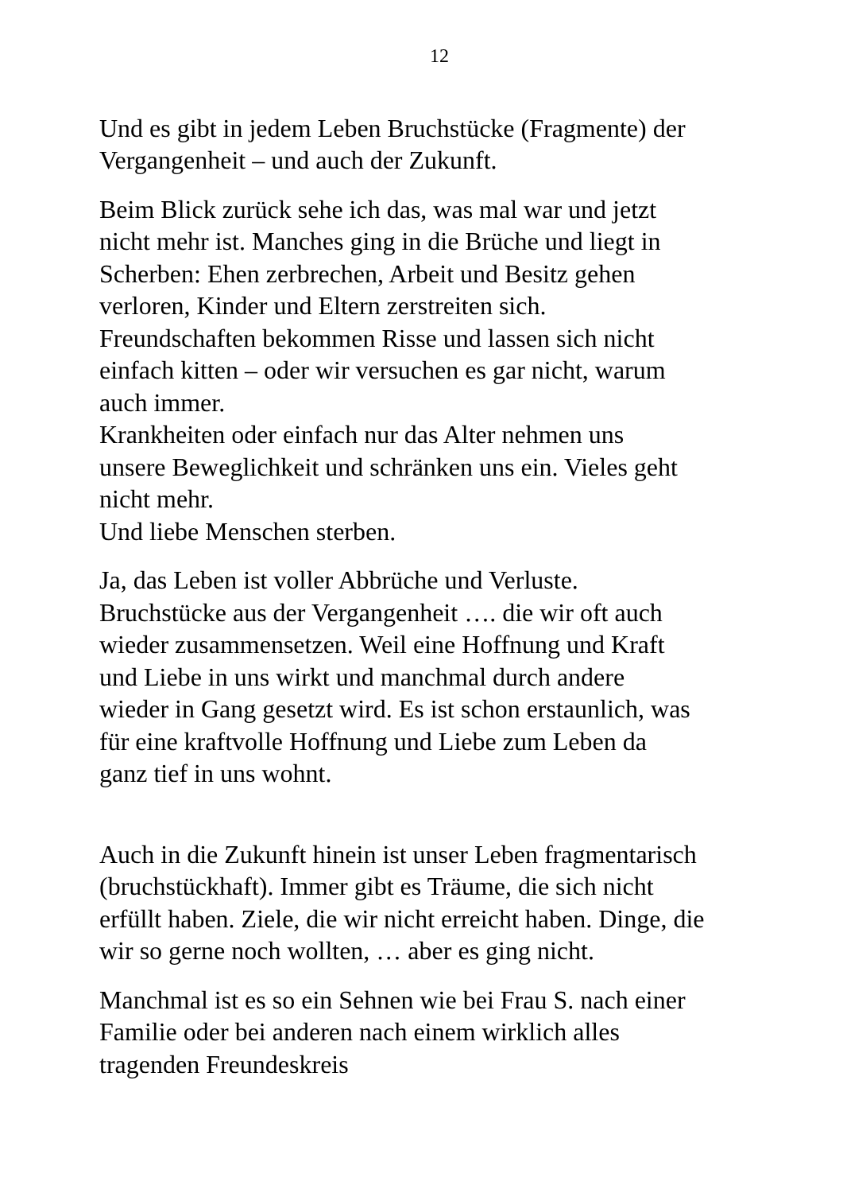12
Und es gibt in jedem Leben Bruchstücke (Fragmente) der
Vergangenheit – und auch der Zukunft.
Beim Blick zurück sehe ich das, was mal war und jetzt
nicht mehr ist. Manches ging in die Brüche und liegt in
Scherben: Ehen zerbrechen, Arbeit und Besitz gehen
verloren, Kinder und Eltern zerstreiten sich.
Freundschaften bekommen Risse und lassen sich nicht
einfach kitten – oder wir versuchen es gar nicht, warum
auch immer.
Krankheiten oder einfach nur das Alter nehmen uns
unsere Beweglichkeit und schränken uns ein. Vieles geht
nicht mehr.
Und liebe Menschen sterben.
Ja, das Leben ist voller Abbrüche und Verluste.
Bruchstücke aus der Vergangenheit …. die wir oft auch
wieder zusammensetzen. Weil eine Hoffnung und Kraft
und Liebe in uns wirkt und manchmal durch andere
wieder in Gang gesetzt wird. Es ist schon erstaunlich, was
für eine kraftvolle Hoffnung und Liebe zum Leben da
ganz tief in uns wohnt.
Auch in die Zukunft hinein ist unser Leben fragmentarisch
(bruchstückhaft). Immer gibt es Träume, die sich nicht
erfüllt haben. Ziele, die wir nicht erreicht haben. Dinge, die
wir so gerne noch wollten, … aber es ging nicht.
Manchmal ist es so ein Sehnen wie bei Frau S. nach einer
Familie oder bei anderen nach einem wirklich alles
tragenden Freundeskreis